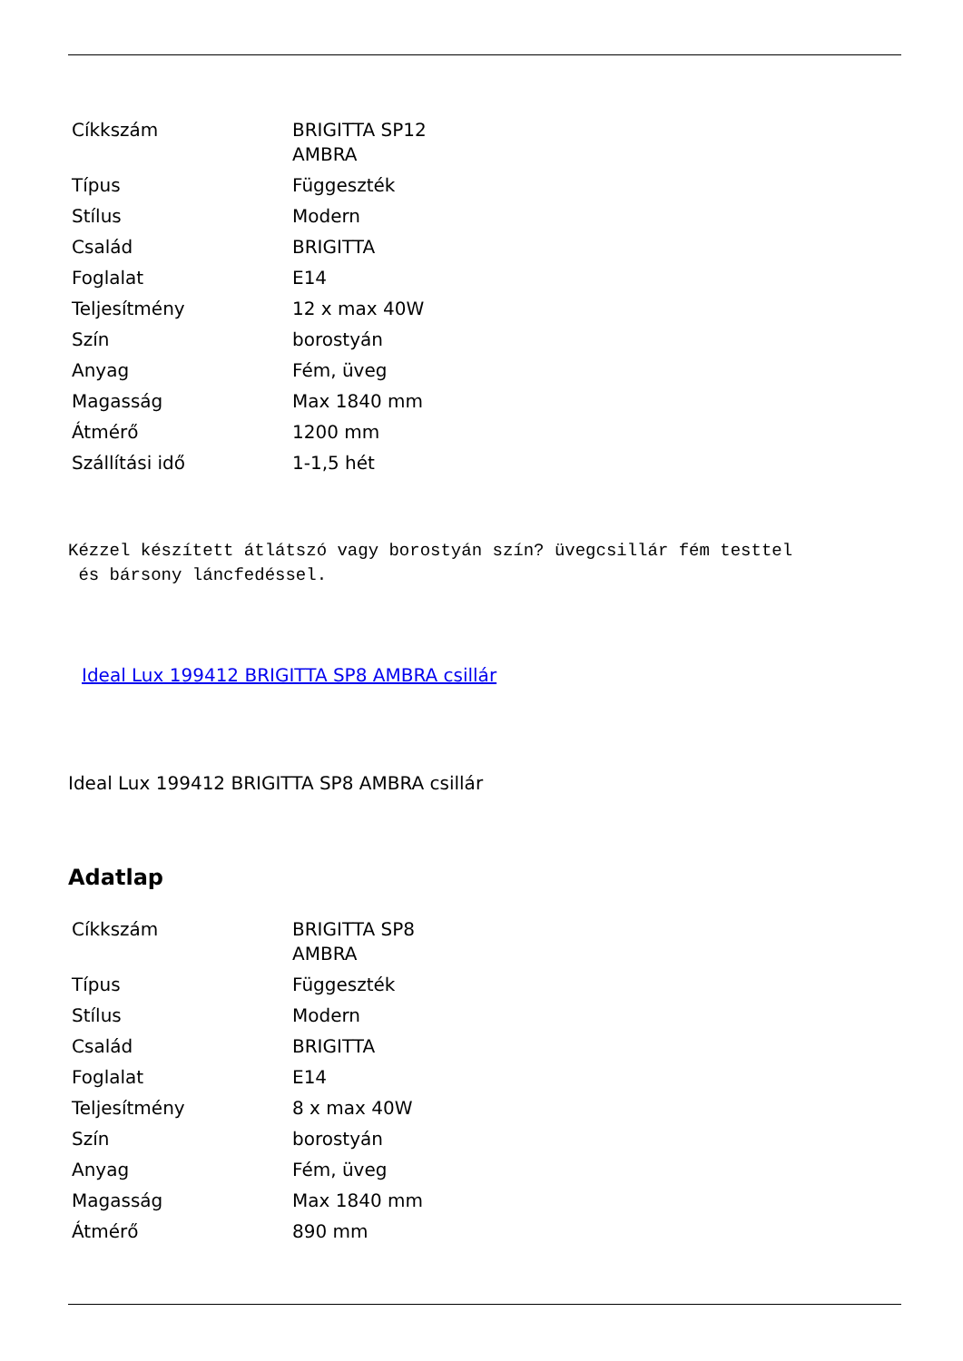| Cíkkszám | BRIGITTA SP12 AMBRA |
| Típus | Függeszték |
| Stílus | Modern |
| Család | BRIGITTA |
| Foglalat | E14 |
| Teljesítmény | 12 x max 40W |
| Szín | borostyán |
| Anyag | Fém, üveg |
| Magasság | Max 1840 mm |
| Átmérő | 1200 mm |
| Szállítási idő | 1-1,5 hét |
Kézzel készített átlátszó vagy borostyán szín? üvegcsillár fém testtel
és bársony láncfedéssel.
Ideal Lux 199412 BRIGITTA SP8 AMBRA csillár
Ideal Lux 199412 BRIGITTA SP8 AMBRA csillár
Adatlap
| Cíkkszám | BRIGITTA SP8 AMBRA |
| Típus | Függeszték |
| Stílus | Modern |
| Család | BRIGITTA |
| Foglalat | E14 |
| Teljesítmény | 8 x max 40W |
| Szín | borostyán |
| Anyag | Fém, üveg |
| Magasság | Max 1840 mm |
| Átmérő | 890 mm |